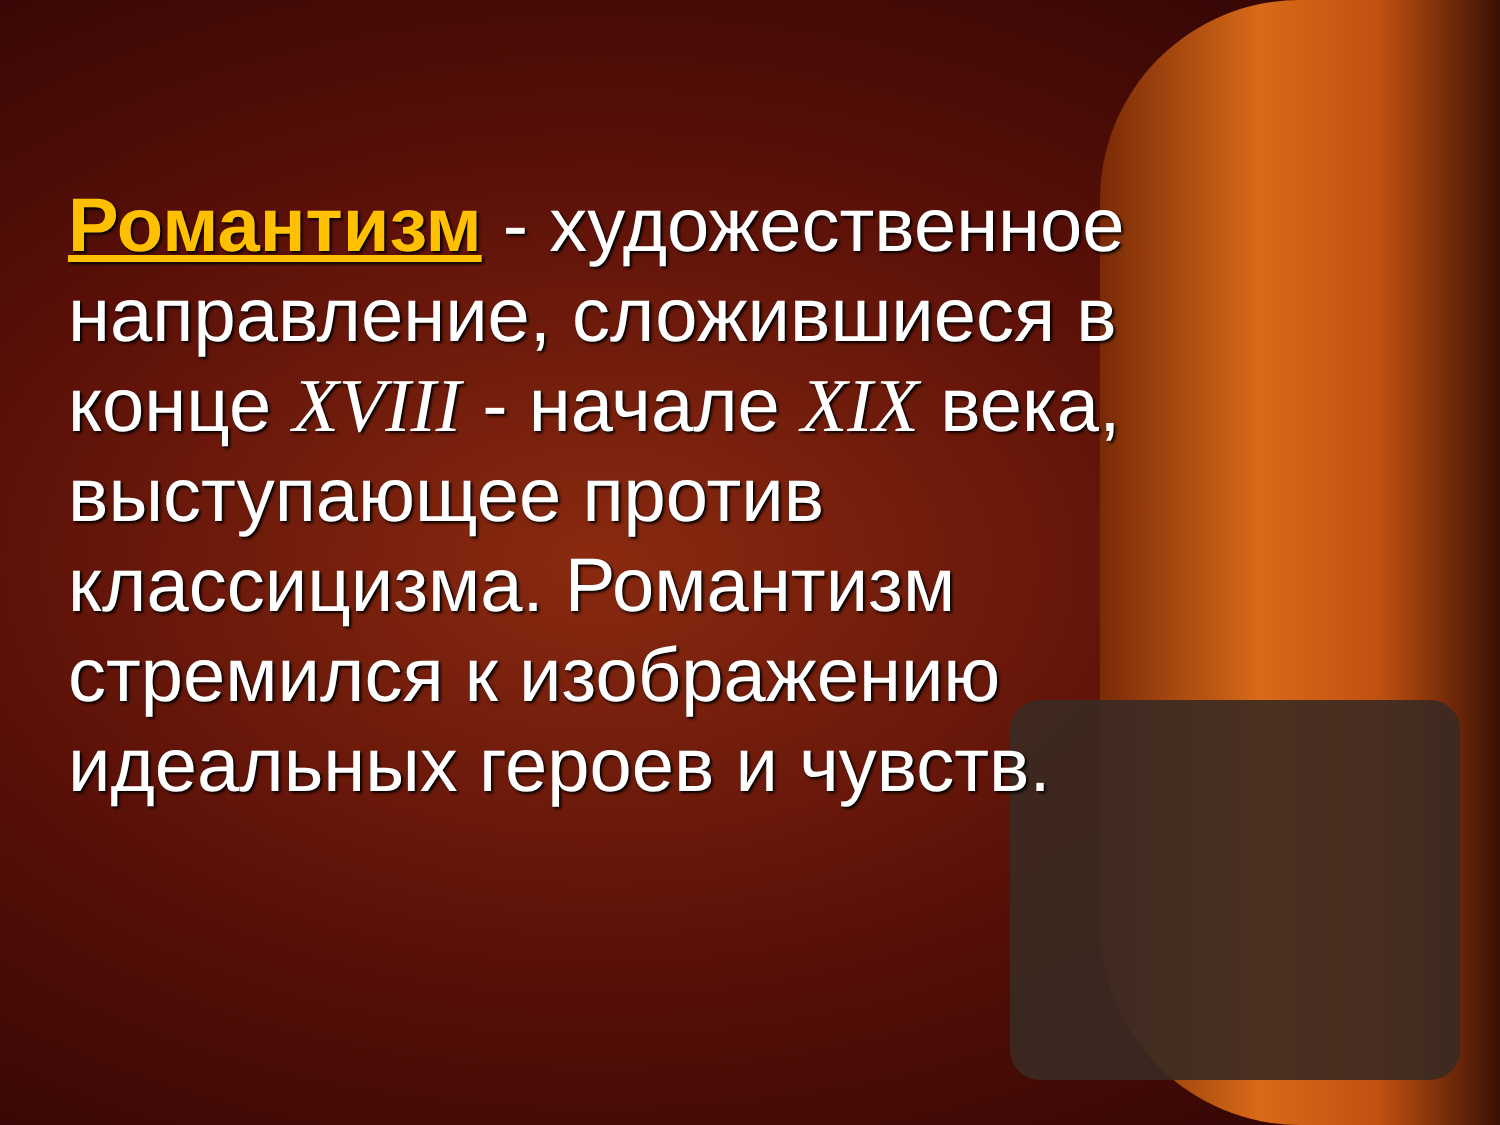Романтизм - художественное направление, сложившиеся в конце XVIII - начале XIX века, выступающее против классицизма. Романтизм стремился к изображению идеальных героев и чувств.